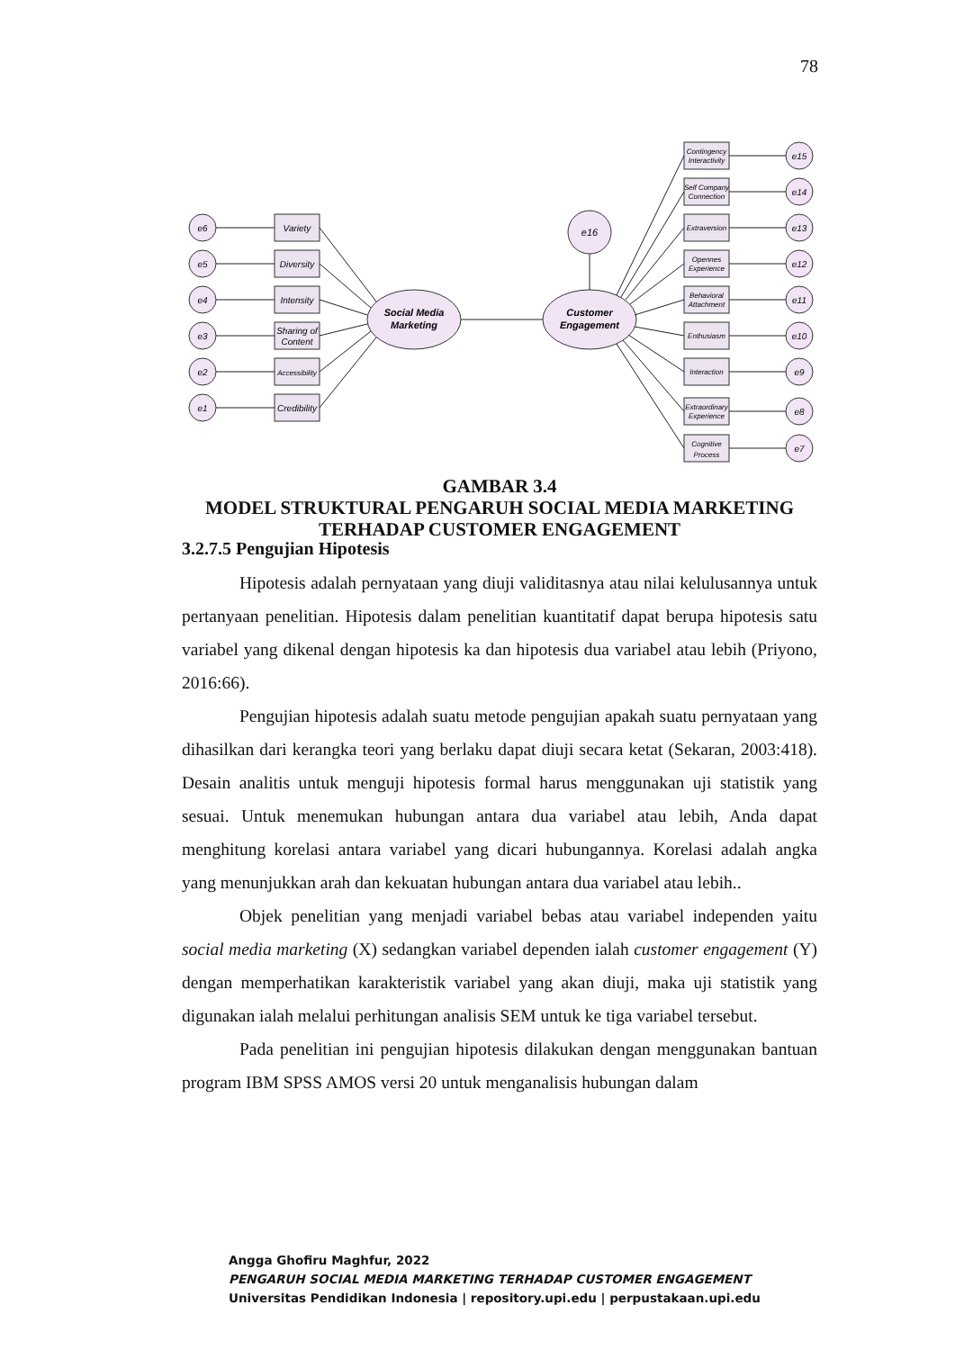78
Social Media
Marketing
Customer
Engagement
e16
Variety
e6
Diversity
e5
Intensity
e4
Sharing of
Content
e3
Accessibility
e2
Credibility
e1
Contingency
Interactivity
Self Company
Connection
Extraversion
Opennes
Experience
Behavioral
Attachment
Enthusiasm
Interaction
Extraordinary
Experience
Cognitive
Process
e15
e14
e13
e12
e11
e10
e9
e8
e7
GAMBAR 3.4
MODEL STRUKTURAL PENGARUH SOCIAL MEDIA MARKETING
TERHADAP CUSTOMER ENGAGEMENT
3.2.7.5 Pengujian Hipotesis
Hipotesis adalah pernyataan yang diuji validitasnya atau nilai kelulusannya untuk pertanyaan penelitian. Hipotesis dalam penelitian kuantitatif dapat berupa hipotesis satu variabel yang dikenal dengan hipotesis ka dan hipotesis dua variabel atau lebih (Priyono, 2016:66).
Pengujian hipotesis adalah suatu metode pengujian apakah suatu pernyataan yang dihasilkan dari kerangka teori yang berlaku dapat diuji secara ketat (Sekaran, 2003:418). Desain analitis untuk menguji hipotesis formal harus menggunakan uji statistik yang sesuai. Untuk menemukan hubungan antara dua variabel atau lebih, Anda dapat menghitung korelasi antara variabel yang dicari hubungannya. Korelasi adalah angka yang menunjukkan arah dan kekuatan hubungan antara dua variabel atau lebih..
Objek penelitian yang menjadi variabel bebas atau variabel independen yaitu social media marketing (X) sedangkan variabel dependen ialah customer engagement (Y) dengan memperhatikan karakteristik variabel yang akan diuji, maka uji statistik yang digunakan ialah melalui perhitungan analisis SEM untuk ke tiga variabel tersebut.
Pada penelitian ini pengujian hipotesis dilakukan dengan menggunakan bantuan program IBM SPSS AMOS versi 20 untuk menganalisis hubungan dalam
Angga Ghofiru Maghfur, 2022
PENGARUH SOCIAL MEDIA MARKETING TERHADAP CUSTOMER ENGAGEMENT
Universitas Pendidikan Indonesia | repository.upi.edu | perpustakaan.upi.edu